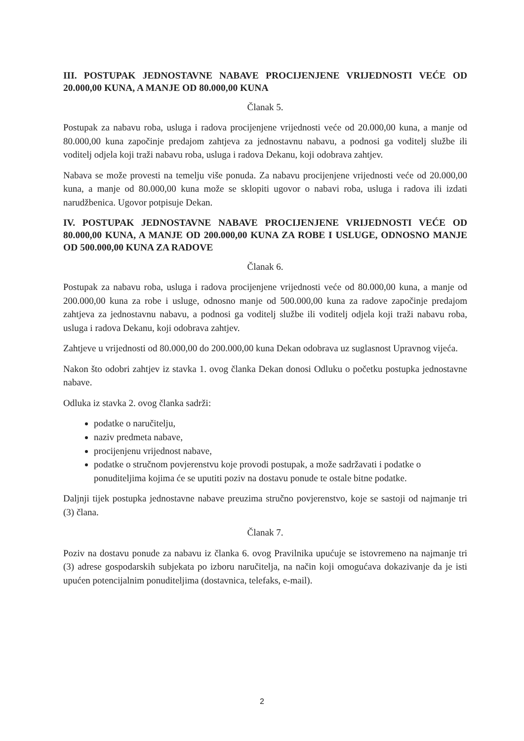III. POSTUPAK JEDNOSTAVNE NABAVE PROCIJENJENE VRIJEDNOSTI VEĆE OD 20.000,00 KUNA, A MANJE OD 80.000,00 KUNA
Članak 5.
Postupak za nabavu roba, usluga i radova procijenjene vrijednosti veće od 20.000,00 kuna, a manje od 80.000,00 kuna započinje predajom zahtjeva za jednostavnu nabavu, a podnosi ga voditelj službe ili voditelj odjela koji traži nabavu roba, usluga i radova Dekanu, koji odobrava zahtjev.
Nabava se može provesti na temelju više ponuda. Za nabavu procijenjene vrijednosti veće od 20.000,00 kuna, a manje od 80.000,00 kuna može se sklopiti ugovor o nabavi roba, usluga i radova ili izdati narudžbenica. Ugovor potpisuje Dekan.
IV. POSTUPAK JEDNOSTAVNE NABAVE PROCIJENJENE VRIJEDNOSTI VEĆE OD 80.000,00 KUNA, A MANJE OD 200.000,00 KUNA ZA ROBE I USLUGE, ODNOSNO MANJE OD 500.000,00 KUNA ZA RADOVE
Članak 6.
Postupak za nabavu roba, usluga i radova procijenjene vrijednosti veće od 80.000,00 kuna, a manje od 200.000,00 kuna za robe i usluge, odnosno manje od 500.000,00 kuna za radove započinje predajom zahtjeva za jednostavnu nabavu, a podnosi ga voditelj službe ili voditelj odjela koji traži nabavu roba, usluga i radova Dekanu, koji odobrava zahtjev.
Zahtjeve u vrijednosti od 80.000,00 do 200.000,00 kuna Dekan odobrava uz suglasnost Upravnog vijeća.
Nakon što odobri zahtjev iz stavka 1. ovog članka Dekan donosi Odluku o početku postupka jednostavne nabave.
Odluka iz stavka 2. ovog članka sadrži:
podatke o naručitelju,
naziv predmeta nabave,
procijenjenu vrijednost nabave,
podatke o stručnom povjerenstvu koje provodi postupak, a može sadržavati i podatke o ponuditeljima kojima će se uputiti poziv na dostavu ponude te ostale bitne podatke.
Daljnji tijek postupka jednostavne nabave preuzima stručno povjerenstvo, koje se sastoji od najmanje tri (3) člana.
Članak 7.
Poziv na dostavu ponude za nabavu iz članka 6. ovog Pravilnika upućuje se istovremeno na najmanje tri (3) adrese gospodarskih subjekata po izboru naručitelja, na način koji omogućava dokazivanje da je isti upućen potencijalnim ponuditeljima (dostavnica, telefaks, e-mail).
2